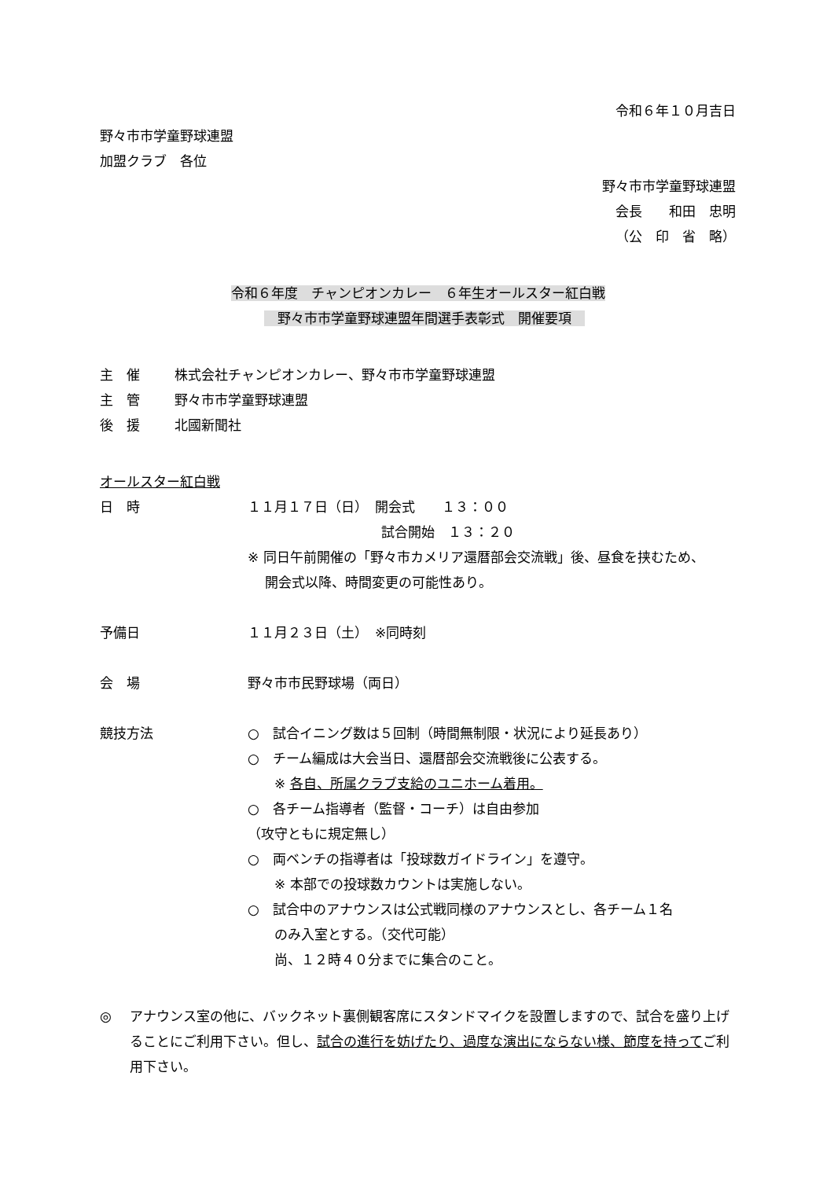令和６年１０月吉日
野々市市学童野球連盟
加盟クラブ　各位
野々市市学童野球連盟
会長　　和田　忠明
（公　印　省　略）
令和６年度　チャンピオンカレー　６年生オールスター紅白戦
　野々市市学童野球連盟年間選手表彰式　開催要項　
主　催 株式会社チャンピオンカレー、野々市市学童野球連盟
主　管 野々市市学童野球連盟
後　援 北國新聞社
オールスター紅白戦
日　時 １１月１７日（日）　開会式　　１３：００
　　　　　　　　　　試合開始　１３：２０
※ 同日午前開催の「野々市カメリア還暦部会交流戦」後、昼食を挟むため、
　 開会式以降、時間変更の可能性あり。
予備日 １１月２３日（土）　※同時刻
会　場 野々市市民野球場（両日）
競技方法 ○　試合イニング数は５回制（時間無制限・状況により延長あり）
○　チーム編成は大会当日、還暦部会交流戦後に公表する。
　　※ 各自、所属クラブ支給のユニホーム着用。
○　各チーム指導者（監督・コーチ）は自由参加
（攻守ともに規定無し）
○　両ベンチの指導者は「投球数ガイドライン」を遵守。
　　※ 本部での投球数カウントは実施しない。
○　試合中のアナウンスは公式戦同様のアナウンスとし、各チーム１名
　　のみ入室とする。（交代可能）
　　尚、１２時４０分までに集合のこと。
◎ アナウンス室の他に、バックネット裏側観客席にスタンドマイクを設置しますので、試合を盛り上げることにご利用下さい。但し、試合の進行を妨げたり、過度な演出にならない様、節度を持ってご利用下さい。